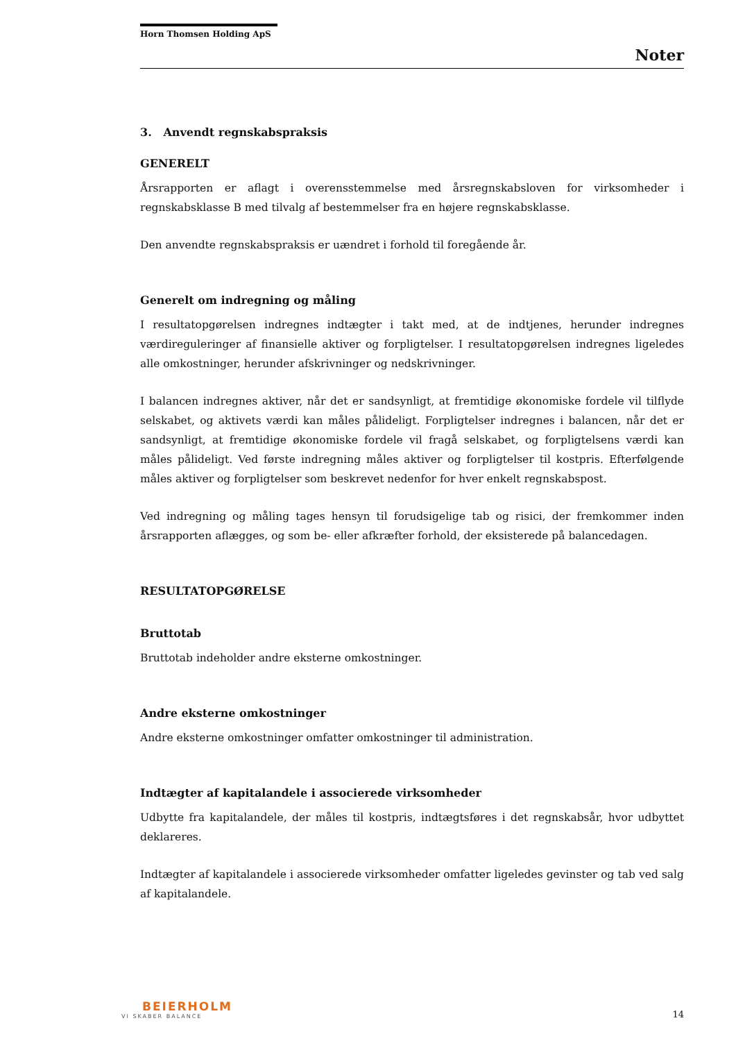Horn Thomsen Holding ApS
Noter
3. Anvendt regnskabspraksis
GENERELT
Årsrapporten er aflagt i overensstemmelse med årsregnskabsloven for virksomheder i regnskabsklasse B med tilvalg af bestemmelser fra en højere regnskabsklasse.
Den anvendte regnskabspraksis er uændret i forhold til foregående år.
Generelt om indregning og måling
I resultatopgørelsen indregnes indtægter i takt med, at de indtjenes, herunder indregnes værdireguleringer af finansielle aktiver og forpligtelser. I resultatopgørelsen indregnes ligeledes alle omkostninger, herunder afskrivninger og nedskrivninger.
I balancen indregnes aktiver, når det er sandsynligt, at fremtidige økonomiske fordele vil tilflyde selskabet, og aktivets værdi kan måles pålideligt. Forpligtelser indregnes i balancen, når det er sandsynligt, at fremtidige økonomiske fordele vil fragå selskabet, og forpligtelsens værdi kan måles pålideligt. Ved første indregning måles aktiver og forpligtelser til kostpris. Efterfølgende måles aktiver og forpligtelser som beskrevet nedenfor for hver enkelt regnskabspost.
Ved indregning og måling tages hensyn til forudsigelige tab og risici, der fremkommer inden årsrapporten aflægges, og som be- eller afkræfter forhold, der eksisterede på balancedagen.
RESULTATOPGØRELSE
Bruttotab
Bruttotab indeholder andre eksterne omkostninger.
Andre eksterne omkostninger
Andre eksterne omkostninger omfatter omkostninger til administration.
Indtægter af kapitalandele i associerede virksomheder
Udbytte fra kapitalandele, der måles til kostpris, indtægtsføres i det regnskabsår, hvor udbyttet deklareres.
Indtægter af kapitalandele i associerede virksomheder omfatter ligeledes gevinster og tab ved salg af kapitalandele.
BEIERHOLM
VI SKABER BALANCE
14